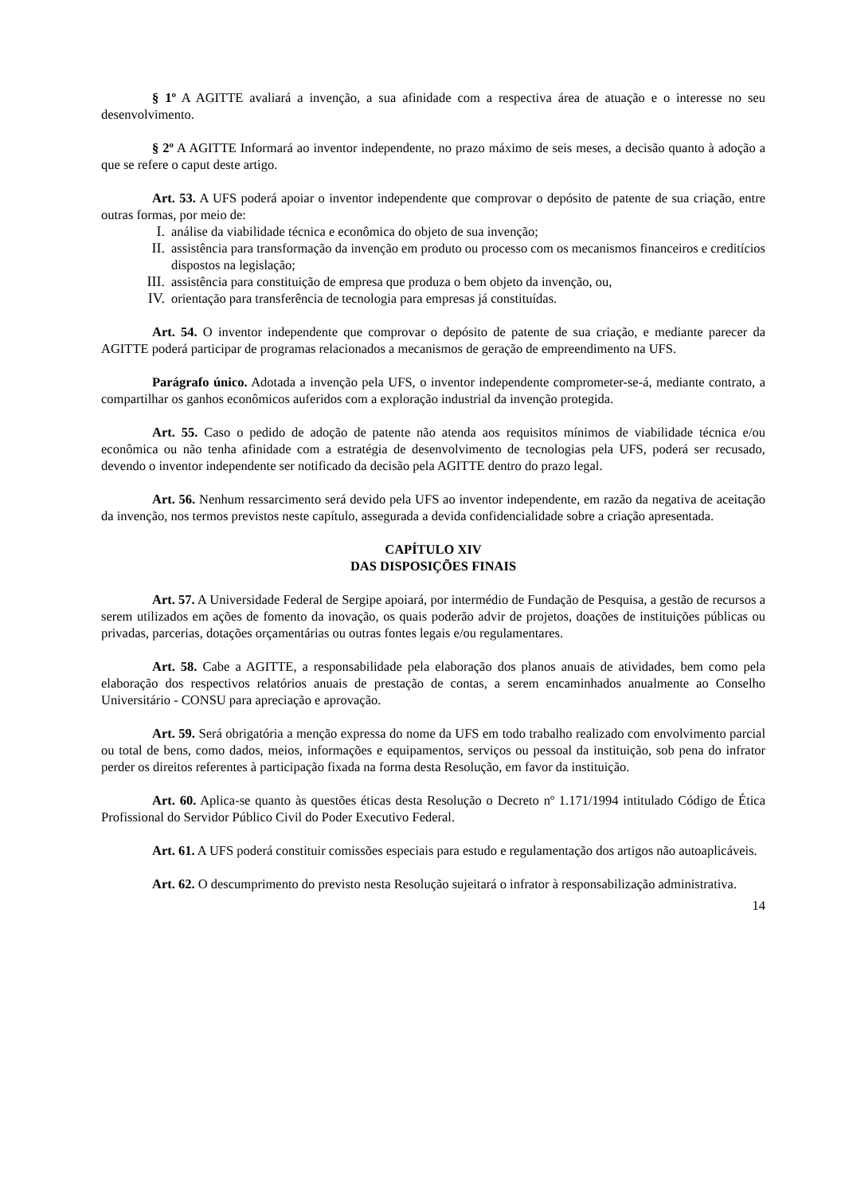§ 1º A AGITTE avaliará a invenção, a sua afinidade com a respectiva área de atuação e o interesse no seu desenvolvimento.
§ 2º A AGITTE Informará ao inventor independente, no prazo máximo de seis meses, a decisão quanto à adoção a que se refere o caput deste artigo.
Art. 53. A UFS poderá apoiar o inventor independente que comprovar o depósito de patente de sua criação, entre outras formas, por meio de:
I. análise da viabilidade técnica e econômica do objeto de sua invenção;
II. assistência para transformação da invenção em produto ou processo com os mecanismos financeiros e creditícios dispostos na legislação;
III. assistência para constituição de empresa que produza o bem objeto da invenção, ou,
IV. orientação para transferência de tecnologia para empresas já constituídas.
Art. 54. O inventor independente que comprovar o depósito de patente de sua criação, e mediante parecer da AGITTE poderá participar de programas relacionados a mecanismos de geração de empreendimento na UFS.
Parágrafo único. Adotada a invenção pela UFS, o inventor independente comprometer-se-á, mediante contrato, a compartilhar os ganhos econômicos auferidos com a exploração industrial da invenção protegida.
Art. 55. Caso o pedido de adoção de patente não atenda aos requisitos mínimos de viabilidade técnica e/ou econômica ou não tenha afinidade com a estratégia de desenvolvimento de tecnologias pela UFS, poderá ser recusado, devendo o inventor independente ser notificado da decisão pela AGITTE dentro do prazo legal.
Art. 56. Nenhum ressarcimento será devido pela UFS ao inventor independente, em razão da negativa de aceitação da invenção, nos termos previstos neste capítulo, assegurada a devida confidencialidade sobre a criação apresentada.
CAPÍTULO XIV
DAS DISPOSIÇÕES FINAIS
Art. 57. A Universidade Federal de Sergipe apoiará, por intermédio de Fundação de Pesquisa, a gestão de recursos a serem utilizados em ações de fomento da inovação, os quais poderão advir de projetos, doações de instituições públicas ou privadas, parcerias, dotações orçamentárias ou outras fontes legais e/ou regulamentares.
Art. 58. Cabe a AGITTE, a responsabilidade pela elaboração dos planos anuais de atividades, bem como pela elaboração dos respectivos relatórios anuais de prestação de contas, a serem encaminhados anualmente ao Conselho Universitário - CONSU para apreciação e aprovação.
Art. 59. Será obrigatória a menção expressa do nome da UFS em todo trabalho realizado com envolvimento parcial ou total de bens, como dados, meios, informações e equipamentos, serviços ou pessoal da instituição, sob pena do infrator perder os direitos referentes à participação fixada na forma desta Resolução, em favor da instituição.
Art. 60. Aplica-se quanto às questões éticas desta Resolução o Decreto nº 1.171/1994 intitulado Código de Ética Profissional do Servidor Público Civil do Poder Executivo Federal.
Art. 61. A UFS poderá constituir comissões especiais para estudo e regulamentação dos artigos não autoaplicáveis.
Art. 62. O descumprimento do previsto nesta Resolução sujeitará o infrator à responsabilização administrativa.
14